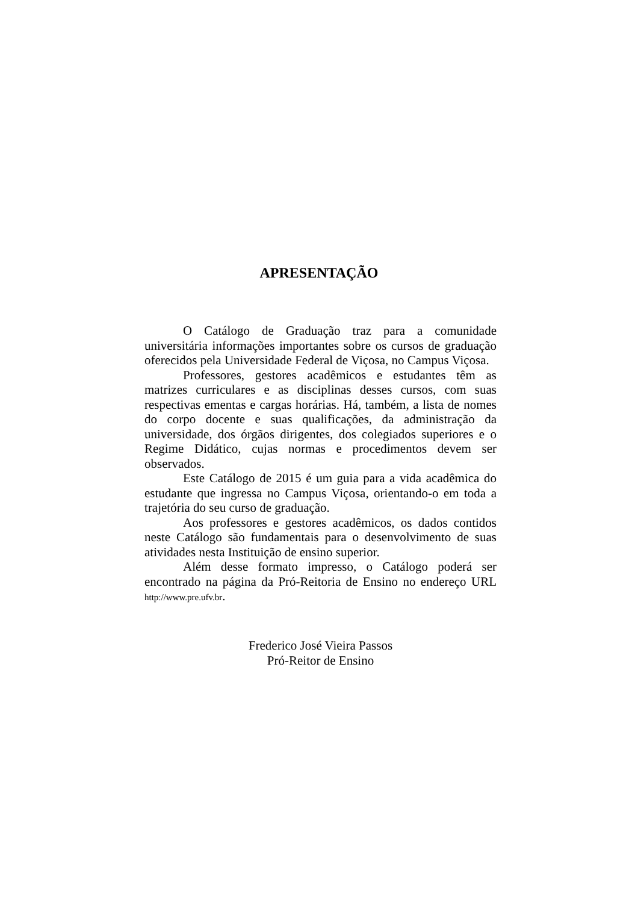APRESENTAÇÃO
O Catálogo de Graduação traz para a comunidade universitária informações importantes sobre os cursos de graduação oferecidos pela Universidade Federal de Viçosa, no Campus Viçosa.
Professores, gestores acadêmicos e estudantes têm as matrizes curriculares e as disciplinas desses cursos, com suas respectivas ementas e cargas horárias. Há, também, a lista de nomes do corpo docente e suas qualificações, da administração da universidade, dos órgãos dirigentes, dos colegiados superiores e o Regime Didático, cujas normas e procedimentos devem ser observados.
Este Catálogo de 2015 é um guia para a vida acadêmica do estudante que ingressa no Campus Viçosa, orientando-o em toda a trajetória do seu curso de graduação.
Aos professores e gestores acadêmicos, os dados contidos neste Catálogo são fundamentais para o desenvolvimento de suas atividades nesta Instituição de ensino superior.
Além desse formato impresso, o Catálogo poderá ser encontrado na página da Pró-Reitoria de Ensino no endereço URL http://www.pre.ufv.br.
Frederico José Vieira Passos
Pró-Reitor de Ensino